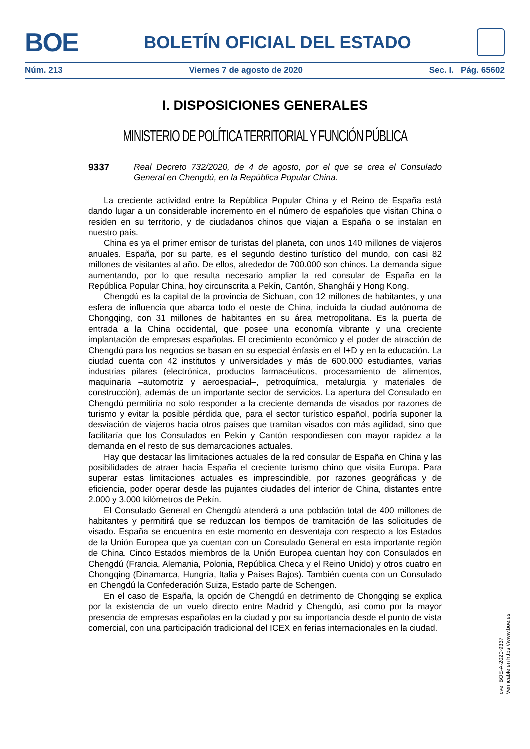BOE BOLETÍN OFICIAL DEL ESTADO
Núm. 213 Viernes 7 de agosto de 2020 Sec. I. Pág. 65602
I. DISPOSICIONES GENERALES
MINISTERIO DE POLÍTICA TERRITORIAL Y FUNCIÓN PÚBLICA
9337 Real Decreto 732/2020, de 4 de agosto, por el que se crea el Consulado General en Chengdú, en la República Popular China.
La creciente actividad entre la República Popular China y el Reino de España está dando lugar a un considerable incremento en el número de españoles que visitan China o residen en su territorio, y de ciudadanos chinos que viajan a España o se instalan en nuestro país.
China es ya el primer emisor de turistas del planeta, con unos 140 millones de viajeros anuales. España, por su parte, es el segundo destino turístico del mundo, con casi 82 millones de visitantes al año. De ellos, alrededor de 700.000 son chinos. La demanda sigue aumentando, por lo que resulta necesario ampliar la red consular de España en la República Popular China, hoy circunscrita a Pekín, Cantón, Shanghái y Hong Kong.
Chengdú es la capital de la provincia de Sichuan, con 12 millones de habitantes, y una esfera de influencia que abarca todo el oeste de China, incluida la ciudad autónoma de Chongqing, con 31 millones de habitantes en su área metropolitana. Es la puerta de entrada a la China occidental, que posee una economía vibrante y una creciente implantación de empresas españolas. El crecimiento económico y el poder de atracción de Chengdú para los negocios se basan en su especial énfasis en el I+D y en la educación. La ciudad cuenta con 42 institutos y universidades y más de 600.000 estudiantes, varias industrias pilares (electrónica, productos farmacéuticos, procesamiento de alimentos, maquinaria –automotriz y aeroespacial–, petroquímica, metalurgia y materiales de construcción), además de un importante sector de servicios. La apertura del Consulado en Chengdú permitiría no solo responder a la creciente demanda de visados por razones de turismo y evitar la posible pérdida que, para el sector turístico español, podría suponer la desviación de viajeros hacia otros países que tramitan visados con más agilidad, sino que facilitaría que los Consulados en Pekín y Cantón respondiesen con mayor rapidez a la demanda en el resto de sus demarcaciones actuales.
Hay que destacar las limitaciones actuales de la red consular de España en China y las posibilidades de atraer hacia España el creciente turismo chino que visita Europa. Para superar estas limitaciones actuales es imprescindible, por razones geográficas y de eficiencia, poder operar desde las pujantes ciudades del interior de China, distantes entre 2.000 y 3.000 kilómetros de Pekín.
El Consulado General en Chengdú atenderá a una población total de 400 millones de habitantes y permitirá que se reduzcan los tiempos de tramitación de las solicitudes de visado. España se encuentra en este momento en desventaja con respecto a los Estados de la Unión Europea que ya cuentan con un Consulado General en esta importante región de China. Cinco Estados miembros de la Unión Europea cuentan hoy con Consulados en Chengdú (Francia, Alemania, Polonia, República Checa y el Reino Unido) y otros cuatro en Chongqing (Dinamarca, Hungría, Italia y Países Bajos). También cuenta con un Consulado en Chengdú la Confederación Suiza, Estado parte de Schengen.
En el caso de España, la opción de Chengdú en detrimento de Chongqing se explica por la existencia de un vuelo directo entre Madrid y Chengdú, así como por la mayor presencia de empresas españolas en la ciudad y por su importancia desde el punto de vista comercial, con una participación tradicional del ICEX en ferias internacionales en la ciudad.
cve: BOE-A-2020-9337
Verificable en https://www.boe.es